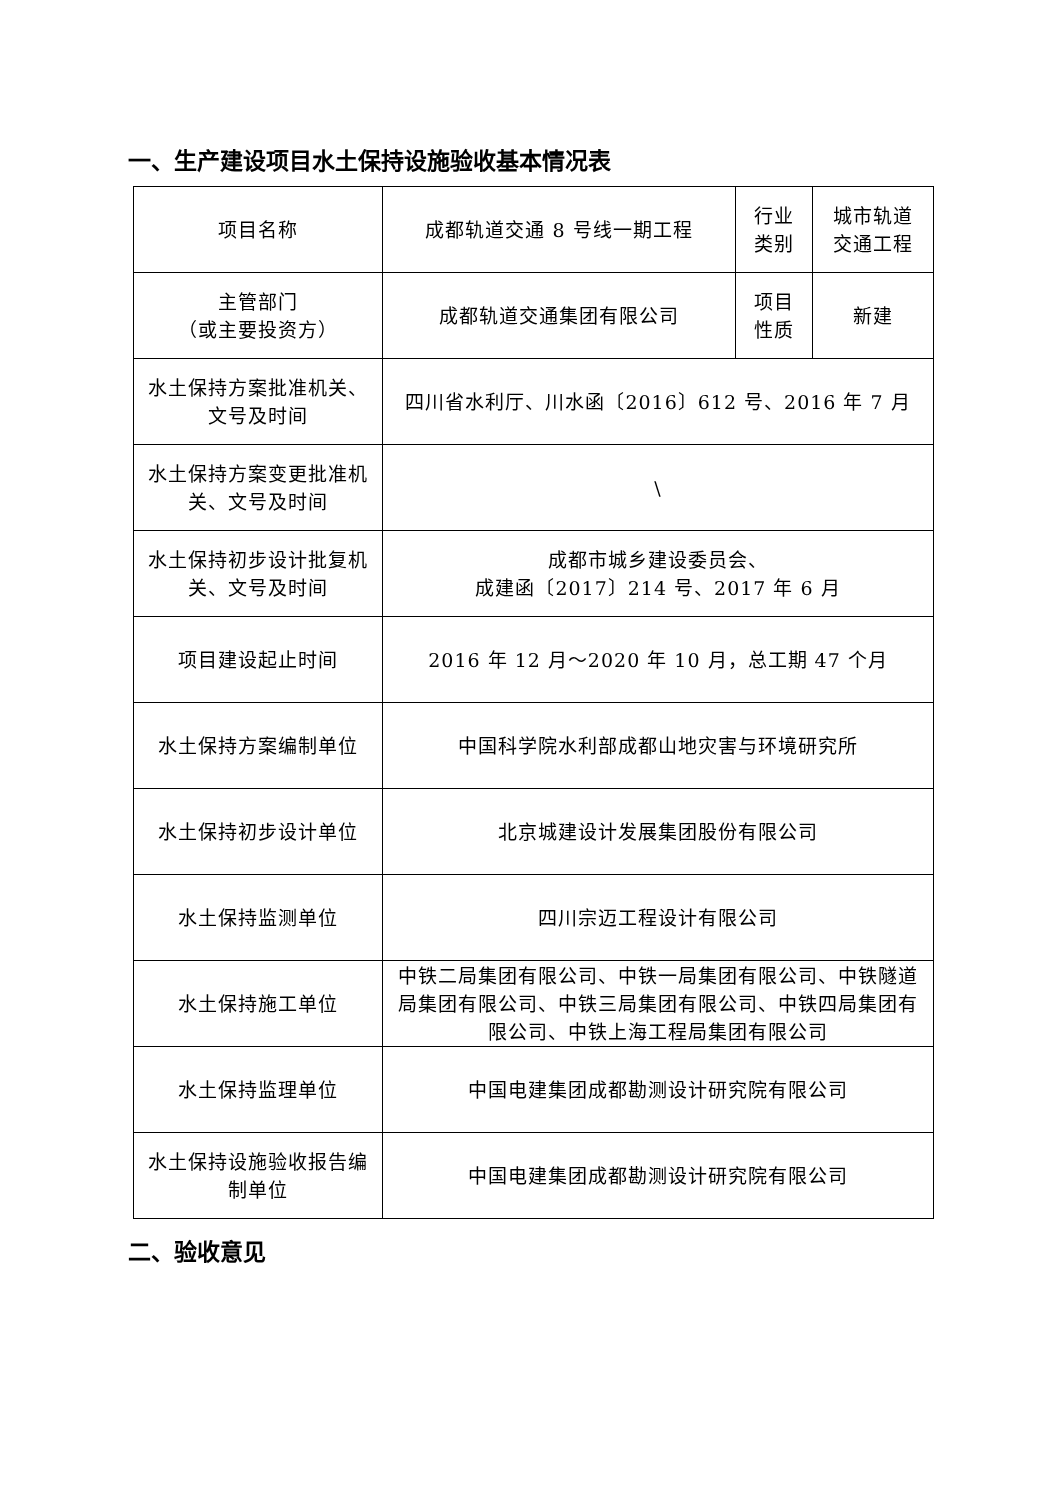一、生产建设项目水土保持设施验收基本情况表
| 项目名称 | 成都轨道交通 8 号线一期工程 | 行业 类别 | 城市轨道 交通工程 |
| 主管部门 （或主要投资方） | 成都轨道交通集团有限公司 | 项目 性质 | 新建 |
| 水土保持方案批准机关、文号及时间 | 四川省水利厅、川水函〔2016〕612 号、2016 年 7 月 | | |
| 水土保持方案变更批准机关、文号及时间 | \ | | |
| 水土保持初步设计批复机关、文号及时间 | 成都市城乡建设委员会、 成建函〔2017〕214 号、2017 年 6 月 | | |
| 项目建设起止时间 | 2016 年 12 月～2020 年 10 月，总工期 47 个月 | | |
| 水土保持方案编制单位 | 中国科学院水利部成都山地灾害与环境研究所 | | |
| 水土保持初步设计单位 | 北京城建设计发展集团股份有限公司 | | |
| 水土保持监测单位 | 四川宗迈工程设计有限公司 | | |
| 水土保持施工单位 | 中铁二局集团有限公司、中铁一局集团有限公司、中铁隧道局集团有限公司、中铁三局集团有限公司、中铁四局集团有限公司、中铁上海工程局集团有限公司 | | |
| 水土保持监理单位 | 中国电建集团成都勘测设计研究院有限公司 | | |
| 水土保持设施验收报告编制单位 | 中国电建集团成都勘测设计研究院有限公司 | | |
二、验收意见